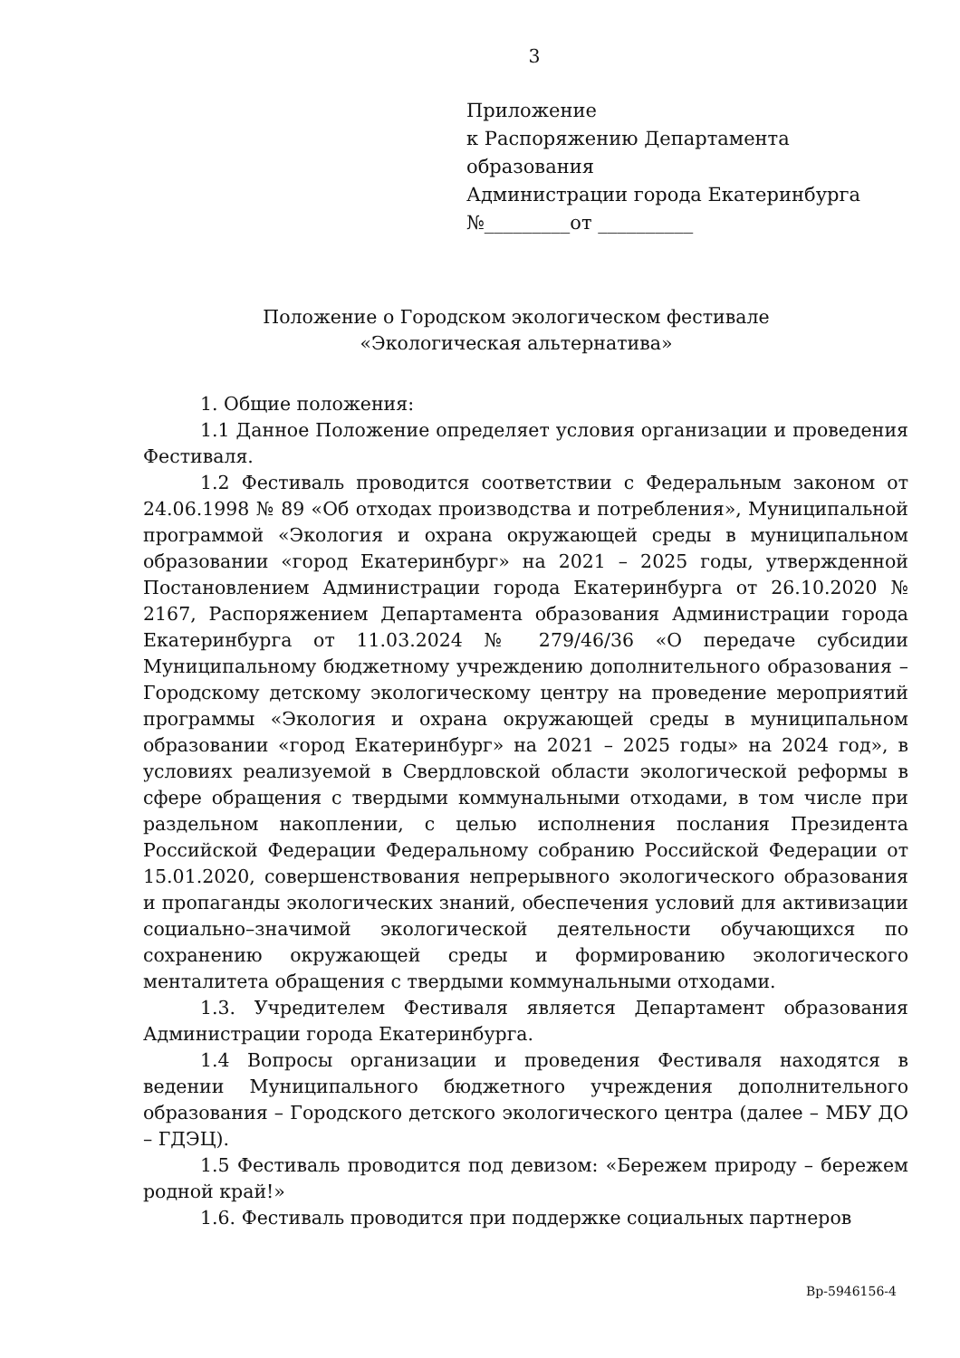3
Приложение
к Распоряжению Департамента
образования
Администрации города Екатеринбурга
№_________от __________
Положение о Городском экологическом фестивале
«Экологическая альтернатива»
1. Общие положения:
1.1 Данное Положение определяет условия организации и проведения Фестиваля.
1.2 Фестиваль проводится соответствии с Федеральным законом от 24.06.1998 № 89 «Об отходах производства и потребления», Муниципальной программой «Экология и охрана окружающей среды в муниципальном образовании «город Екатеринбург» на 2021 – 2025 годы, утвержденной Постановлением Администрации города Екатеринбурга от 26.10.2020 № 2167, Распоряжением Департамента образования Администрации города Екатеринбурга от 11.03.2024 № 279/46/36 «О передаче субсидии Муниципальному бюджетному учреждению дополнительного образования – Городскому детскому экологическому центру на проведение мероприятий программы «Экология и охрана окружающей среды в муниципальном образовании «город Екатеринбург» на 2021 – 2025 годы» на 2024 год», в условиях реализуемой в Свердловской области экологической реформы в сфере обращения с твердыми коммунальными отходами, в том числе при раздельном накоплении, с целью исполнения послания Президента Российской Федерации Федеральному собранию Российской Федерации от 15.01.2020, совершенствования непрерывного экологического образования и пропаганды экологических знаний, обеспечения условий для активизации социально–значимой экологической деятельности обучающихся по сохранению окружающей среды и формированию экологического менталитета обращения с твердыми коммунальными отходами.
1.3. Учредителем Фестиваля является Департамент образования Администрации города Екатеринбурга.
1.4 Вопросы организации и проведения Фестиваля находятся в ведении Муниципального бюджетного учреждения дополнительного образования – Городского детского экологического центра (далее – МБУ ДО – ГДЭЦ).
1.5 Фестиваль проводится под девизом: «Бережем природу – бережем родной край!»
1.6. Фестиваль проводится при поддержке социальных партнеров
Вр-5946156-4